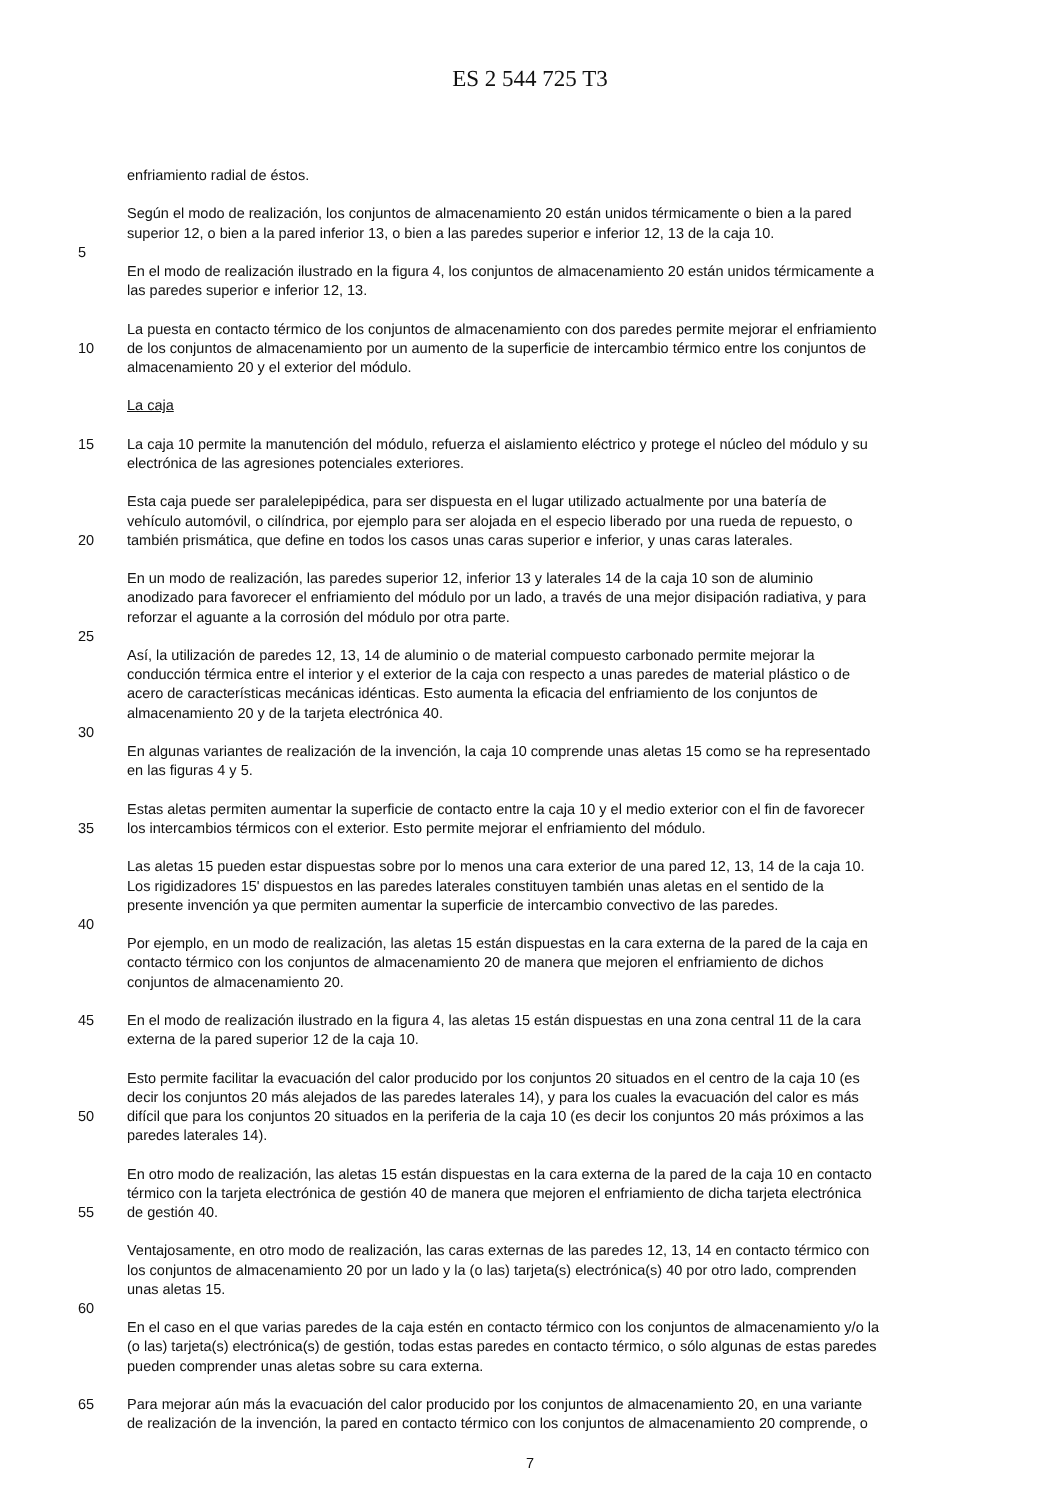ES 2 544 725 T3
enfriamiento radial de éstos.
Según el modo de realización, los conjuntos de almacenamiento 20 están unidos térmicamente o bien a la pared
superior 12, o bien a la pared inferior 13, o bien a las paredes superior e inferior 12, 13 de la caja 10.
5
En el modo de realización ilustrado en la figura 4, los conjuntos de almacenamiento 20 están unidos térmicamente a
las paredes superior e inferior 12, 13.
La puesta en contacto térmico de los conjuntos de almacenamiento con dos paredes permite mejorar el enfriamiento
10 de los conjuntos de almacenamiento por un aumento de la superficie de intercambio térmico entre los conjuntos de
almacenamiento 20 y el exterior del módulo.
La caja
15 La caja 10 permite la manutención del módulo, refuerza el aislamiento eléctrico y protege el núcleo del módulo y su
electrónica de las agresiones potenciales exteriores.
Esta caja puede ser paralelepipédica, para ser dispuesta en el lugar utilizado actualmente por una batería de
vehículo automóvil, o cilíndrica, por ejemplo para ser alojada en el especio liberado por una rueda de repuesto, o
20 también prismática, que define en todos los casos unas caras superior e inferior, y unas caras laterales.
En un modo de realización, las paredes superior 12, inferior 13 y laterales 14 de la caja 10 son de aluminio
anodizado para favorecer el enfriamiento del módulo por un lado, a través de una mejor disipación radiativa, y para
reforzar el aguante a la corrosión del módulo por otra parte.
25
Así, la utilización de paredes 12, 13, 14 de aluminio o de material compuesto carbonado permite mejorar la
conducción térmica entre el interior y el exterior de la caja con respecto a unas paredes de material plástico o de
acero de características mecánicas idénticas. Esto aumenta la eficacia del enfriamiento de los conjuntos de
almacenamiento 20 y de la tarjeta electrónica 40.
30
En algunas variantes de realización de la invención, la caja 10 comprende unas aletas 15 como se ha representado
en las figuras 4 y 5.
Estas aletas permiten aumentar la superficie de contacto entre la caja 10 y el medio exterior con el fin de favorecer
35 los intercambios térmicos con el exterior. Esto permite mejorar el enfriamiento del módulo.
Las aletas 15 pueden estar dispuestas sobre por lo menos una cara exterior de una pared 12, 13, 14 de la caja 10.
Los rigidizadores 15' dispuestos en las paredes laterales constituyen también unas aletas en el sentido de la
presente invención ya que permiten aumentar la superficie de intercambio convectivo de las paredes.
40
Por ejemplo, en un modo de realización, las aletas 15 están dispuestas en la cara externa de la pared de la caja en
contacto térmico con los conjuntos de almacenamiento 20 de manera que mejoren el enfriamiento de dichos
conjuntos de almacenamiento 20.
45 En el modo de realización ilustrado en la figura 4, las aletas 15 están dispuestas en una zona central 11 de la cara
externa de la pared superior 12 de la caja 10.
Esto permite facilitar la evacuación del calor producido por los conjuntos 20 situados en el centro de la caja 10 (es
decir los conjuntos 20 más alejados de las paredes laterales 14), y para los cuales la evacuación del calor es más
50 difícil que para los conjuntos 20 situados en la periferia de la caja 10 (es decir los conjuntos 20 más próximos a las
paredes laterales 14).
En otro modo de realización, las aletas 15 están dispuestas en la cara externa de la pared de la caja 10 en contacto
térmico con la tarjeta electrónica de gestión 40 de manera que mejoren el enfriamiento de dicha tarjeta electrónica
55 de gestión 40.
Ventajosamente, en otro modo de realización, las caras externas de las paredes 12, 13, 14 en contacto térmico con
los conjuntos de almacenamiento 20 por un lado y la (o las) tarjeta(s) electrónica(s) 40 por otro lado, comprenden
unas aletas 15.
60
En el caso en el que varias paredes de la caja estén en contacto térmico con los conjuntos de almacenamiento y/o la
(o las) tarjeta(s) electrónica(s) de gestión, todas estas paredes en contacto térmico, o sólo algunas de estas paredes
pueden comprender unas aletas sobre su cara externa.
65 Para mejorar aún más la evacuación del calor producido por los conjuntos de almacenamiento 20, en una variante
de realización de la invención, la pared en contacto térmico con los conjuntos de almacenamiento 20 comprende, o
7